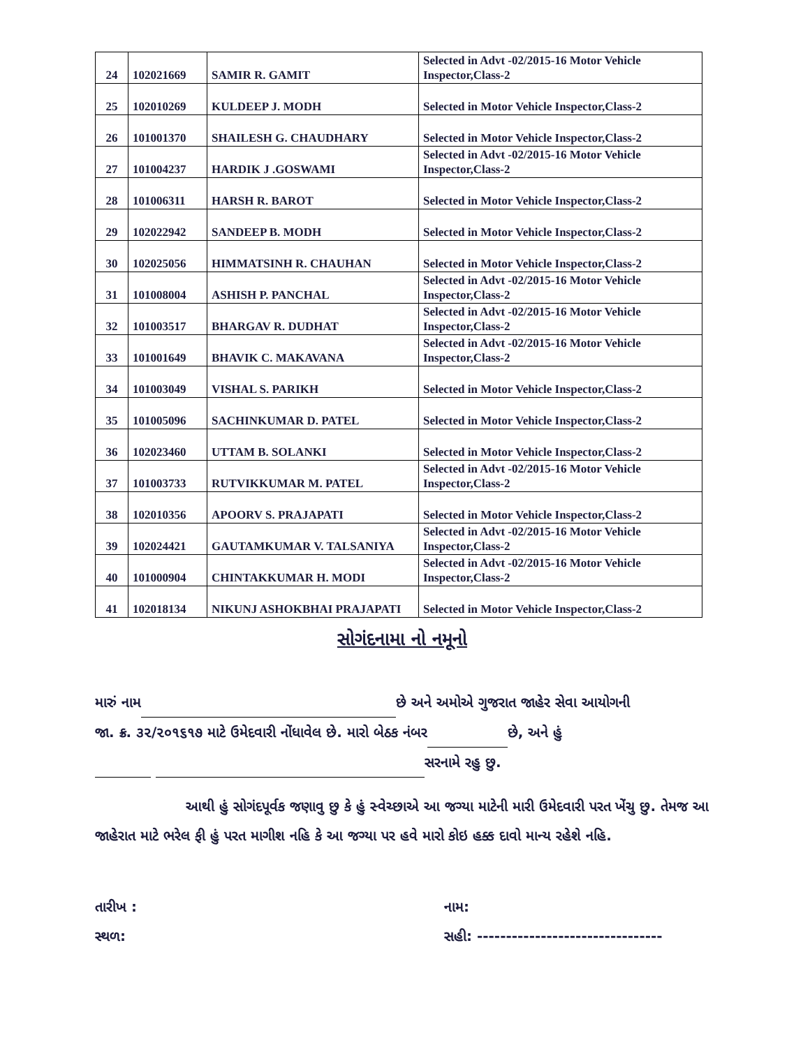| 24 | 102021669 | SAMIR R. GAMIT | Selected in Advt -02/2015-16 Motor Vehicle Inspector,Class-2 |
| 25 | 102010269 | KULDEEP J. MODH | Selected in Motor Vehicle Inspector,Class-2 |
| 26 | 101001370 | SHAILESH G. CHAUDHARY | Selected in Motor Vehicle Inspector,Class-2 |
| 27 | 101004237 | HARDIK J .GOSWAMI | Selected in Advt -02/2015-16 Motor Vehicle Inspector,Class-2 |
| 28 | 101006311 | HARSH R. BAROT | Selected in Motor Vehicle Inspector,Class-2 |
| 29 | 102022942 | SANDEEP B. MODH | Selected in Motor Vehicle Inspector,Class-2 |
| 30 | 102025056 | HIMMATSINH R. CHAUHAN | Selected in Motor Vehicle Inspector,Class-2 |
| 31 | 101008004 | ASHISH P. PANCHAL | Selected in Advt -02/2015-16 Motor Vehicle Inspector,Class-2 |
| 32 | 101003517 | BHARGAV R. DUDHAT | Selected in Advt -02/2015-16 Motor Vehicle Inspector,Class-2 |
| 33 | 101001649 | BHAVIK C. MAKAVANA | Selected in Advt -02/2015-16 Motor Vehicle Inspector,Class-2 |
| 34 | 101003049 | VISHAL S. PARIKH | Selected in Motor Vehicle Inspector,Class-2 |
| 35 | 101005096 | SACHINKUMAR D. PATEL | Selected in Motor Vehicle Inspector,Class-2 |
| 36 | 102023460 | UTTAM B. SOLANKI | Selected in Motor Vehicle Inspector,Class-2 |
| 37 | 101003733 | RUTVIKKUMAR M. PATEL | Selected in Advt -02/2015-16 Motor Vehicle Inspector,Class-2 |
| 38 | 102010356 | APOORV S. PRAJAPATI | Selected in Motor Vehicle Inspector,Class-2 |
| 39 | 102024421 | GAUTAMKUMAR V. TALSANIYA | Selected in Advt -02/2015-16 Motor Vehicle Inspector,Class-2 |
| 40 | 101000904 | CHINTAKKUMAR H. MODI | Selected in Advt -02/2015-16 Motor Vehicle Inspector,Class-2 |
| 41 | 102018134 | NIKUNJ ASHOKBHAI PRAJAPATI | Selected in Motor Vehicle Inspector,Class-2 |
સોગંદનામા નો નમૂનો
મારું નામ છે અને અમોએ ગુજરાત જાહેર સેવા આયોગની
જા. ક્ર. ૩૨/૨૦૧૬૧૭ માટે ઉમેદવારી નોંધાવેલ છે. મારો બેઠક નંબર છે, અને હું
સરનામે રહુ છુ.
આથી હું સોગંદપૂર્વક જણાવુ છુ કે હું સ્વેચ્છાએ આ જગ્યા માટેની મારી ઉમેદવારી પરત ખેંચુ છુ. તેમજ આ જાહેરાત માટે ભરેલ ફી હું પરત માગીશ નહિ કે આ જગ્યા પર હવે મારો કોઇ હક્ક દાવો માન્ય રહેશે નહિ.
તારીખ :
સ્થળ:
નામ:
સહી: --------------------------------